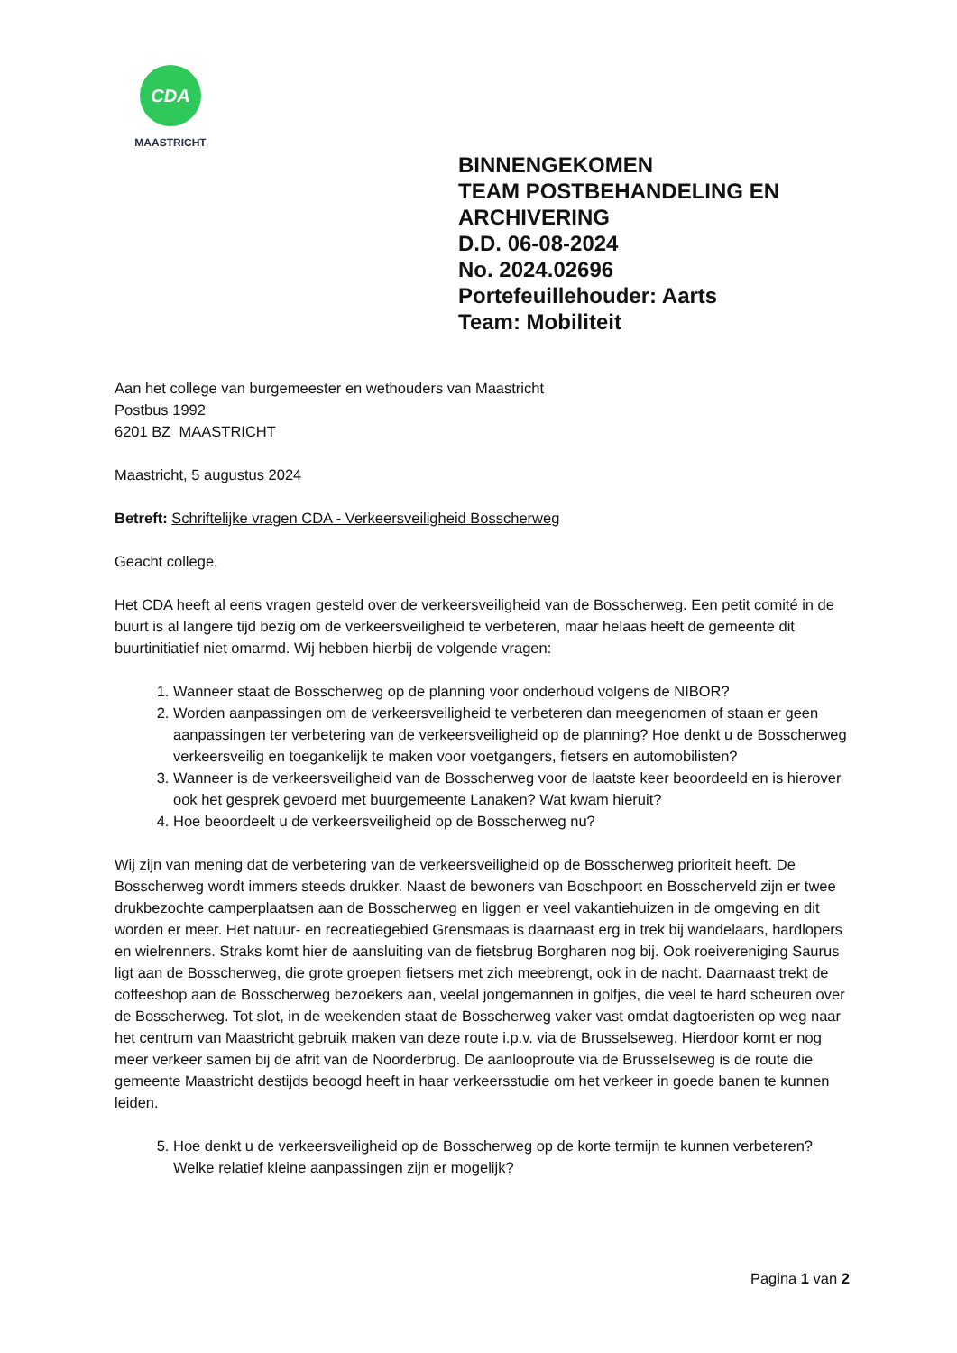CDA
MAASTRICHT
BINNENGEKOMEN
TEAM POSTBEHANDELING EN
ARCHIVERING
D.D. 06-08-2024
No. 2024.02696
Portefeuillehouder: Aarts
Team: Mobiliteit
Aan het college van burgemeester en wethouders van Maastricht
Postbus 1992
6201 BZ MAASTRICHT
Maastricht, 5 augustus 2024
Betreft: Schriftelijke vragen CDA - Verkeersveiligheid Bosscherweg
Geacht college,
Het CDA heeft al eens vragen gesteld over de verkeersveiligheid van de Bosscherweg. Een petit comité in de buurt is al langere tijd bezig om de verkeersveiligheid te verbeteren, maar helaas heeft de gemeente dit buurtinitiatief niet omarmd. Wij hebben hierbij de volgende vragen:
1. Wanneer staat de Bosscherweg op de planning voor onderhoud volgens de NIBOR?
2. Worden aanpassingen om de verkeersveiligheid te verbeteren dan meegenomen of staan er geen aanpassingen ter verbetering van de verkeersveiligheid op de planning? Hoe denkt u de Bosscherweg verkeersveilig en toegankelijk te maken voor voetgangers, fietsers en automobilisten?
3. Wanneer is de verkeersveiligheid van de Bosscherweg voor de laatste keer beoordeeld en is hierover ook het gesprek gevoerd met buurgemeente Lanaken? Wat kwam hieruit?
4. Hoe beoordeelt u de verkeersveiligheid op de Bosscherweg nu?
Wij zijn van mening dat de verbetering van de verkeersveiligheid op de Bosscherweg prioriteit heeft. De Bosscherweg wordt immers steeds drukker. Naast de bewoners van Boschpoort en Bosscherveld zijn er twee drukbezochte camperplaatsen aan de Bosscherweg en liggen er veel vakantiehuizen in de omgeving en dit worden er meer. Het natuur- en recreatiegebied Grensmaas is daarnaast erg in trek bij wandelaars, hardlopers en wielrenners. Straks komt hier de aansluiting van de fietsbrug Borgharen nog bij. Ook roeivereniging Saurus ligt aan de Bosscherweg, die grote groepen fietsers met zich meebrengt, ook in de nacht. Daarnaast trekt de coffeeshop aan de Bosscherweg bezoekers aan, veelal jongemannen in golfjes, die veel te hard scheuren over de Bosscherweg. Tot slot, in de weekenden staat de Bosscherweg vaker vast omdat dagtoeristen op weg naar het centrum van Maastricht gebruik maken van deze route i.p.v. via de Brusselseweg. Hierdoor komt er nog meer verkeer samen bij de afrit van de Noorderbrug. De aanlooproute via de Brusselseweg is de route die gemeente Maastricht destijds beoogd heeft in haar verkeersstudie om het verkeer in goede banen te kunnen leiden.
5. Hoe denkt u de verkeersveiligheid op de Bosscherweg op de korte termijn te kunnen verbeteren? Welke relatief kleine aanpassingen zijn er mogelijk?
Pagina 1 van 2